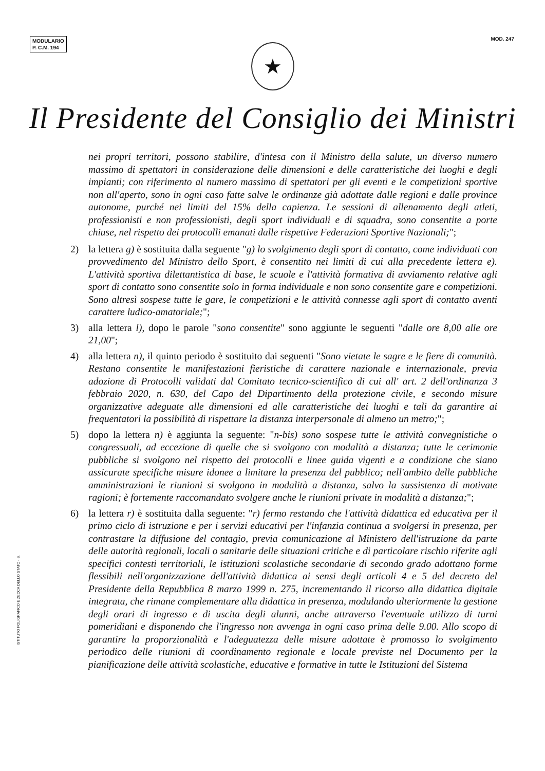MODULARIO
P. C.M. 194
MOD. 247
★
Il Presidente del Consiglio dei Ministri
nei propri territori, possono stabilire, d'intesa con il Ministro della salute, un diverso numero massimo di spettatori in considerazione delle dimensioni e delle caratteristiche dei luoghi e degli impianti; con riferimento al numero massimo di spettatori per gli eventi e le competizioni sportive non all'aperto, sono in ogni caso fatte salve le ordinanze già adottate dalle regioni e dalle province autonome, purché nei limiti del 15% della capienza. Le sessioni di allenamento degli atleti, professionisti e non professionisti, degli sport individuali e di squadra, sono consentite a porte chiuse, nel rispetto dei protocolli emanati dalle rispettive Federazioni Sportive Nazionali;";
2) la lettera g) è sostituita dalla seguente "g) lo svolgimento degli sport di contatto, come individuati con provvedimento del Ministro dello Sport, è consentito nei limiti di cui alla precedente lettera e). L'attività sportiva dilettantistica di base, le scuole e l'attività formativa di avviamento relative agli sport di contatto sono consentite solo in forma individuale e non sono consentite gare e competizioni. Sono altresì sospese tutte le gare, le competizioni e le attività connesse agli sport di contatto aventi carattere ludico-amatoriale;";
3) alla lettera l), dopo le parole "sono consentite" sono aggiunte le seguenti "dalle ore 8,00 alle ore 21,00";
4) alla lettera n), il quinto periodo è sostituito dai seguenti "Sono vietate le sagre e le fiere di comunità. Restano consentite le manifestazioni fieristiche di carattere nazionale e internazionale, previa adozione di Protocolli validati dal Comitato tecnico-scientifico di cui all' art. 2 dell'ordinanza 3 febbraio 2020, n. 630, del Capo del Dipartimento della protezione civile, e secondo misure organizzative adeguate alle dimensioni ed alle caratteristiche dei luoghi e tali da garantire ai frequentatori la possibilità di rispettare la distanza interpersonale di almeno un metro;";
5) dopo la lettera n) è aggiunta la seguente: "n-bis) sono sospese tutte le attività convegnistiche o congressuali, ad eccezione di quelle che si svolgono con modalità a distanza; tutte le cerimonie pubbliche si svolgono nel rispetto dei protocolli e linee guida vigenti e a condizione che siano assicurate specifiche misure idonee a limitare la presenza del pubblico; nell'ambito delle pubbliche amministrazioni le riunioni si svolgono in modalità a distanza, salvo la sussistenza di motivate ragioni; è fortemente raccomandato svolgere anche le riunioni private in modalità a distanza;";
6) la lettera r) è sostituita dalla seguente: "r) fermo restando che l'attività didattica ed educativa per il primo ciclo di istruzione e per i servizi educativi per l'infanzia continua a svolgersi in presenza, per contrastare la diffusione del contagio, previa comunicazione al Ministero dell'istruzione da parte delle autorità regionali, locali o sanitarie delle situazioni critiche e di particolare rischio riferite agli specifici contesti territoriali, le istituzioni scolastiche secondarie di secondo grado adottano forme flessibili nell'organizzazione dell'attività didattica ai sensi degli articoli 4 e 5 del decreto del Presidente della Repubblica 8 marzo 1999 n. 275, incrementando il ricorso alla didattica digitale integrata, che rimane complementare alla didattica in presenza, modulando ulteriormente la gestione degli orari di ingresso e di uscita degli alunni, anche attraverso l'eventuale utilizzo di turni pomeridiani e disponendo che l'ingresso non avvenga in ogni caso prima delle 9.00. Allo scopo di garantire la proporzionalità e l'adeguatezza delle misure adottate è promosso lo svolgimento periodico delle riunioni di coordinamento regionale e locale previste nel Documento per la pianificazione delle attività scolastiche, educative e formative in tutte le Istituzioni del Sistema
ISTITUTO POLIGRAFICO E ZECCA DELLO STATO - S.